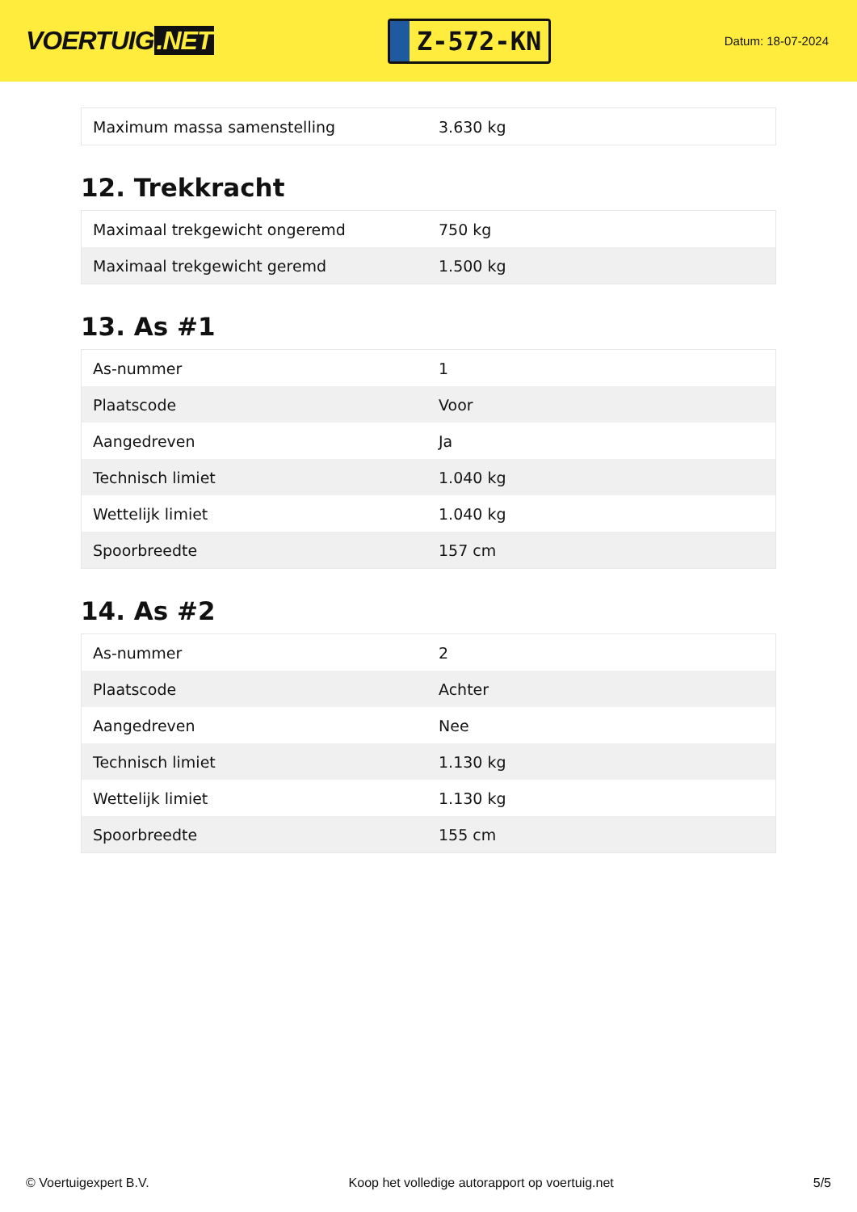VOERTUIG.NET
Z-572-KN
Datum: 18-07-2024
| Maximum massa samenstelling | 3.630 kg |
12. Trekkracht
| Maximaal trekgewicht ongeremd | 750 kg |
| Maximaal trekgewicht geremd | 1.500 kg |
13. As #1
| As-nummer | 1 |
| Plaatscode | Voor |
| Aangedreven | Ja |
| Technisch limiet | 1.040 kg |
| Wettelijk limiet | 1.040 kg |
| Spoorbreedte | 157 cm |
14. As #2
| As-nummer | 2 |
| Plaatscode | Achter |
| Aangedreven | Nee |
| Technisch limiet | 1.130 kg |
| Wettelijk limiet | 1.130 kg |
| Spoorbreedte | 155 cm |
© Voertuigexpert B.V. Koop het volledige autorapport op voertuig.net 5/5